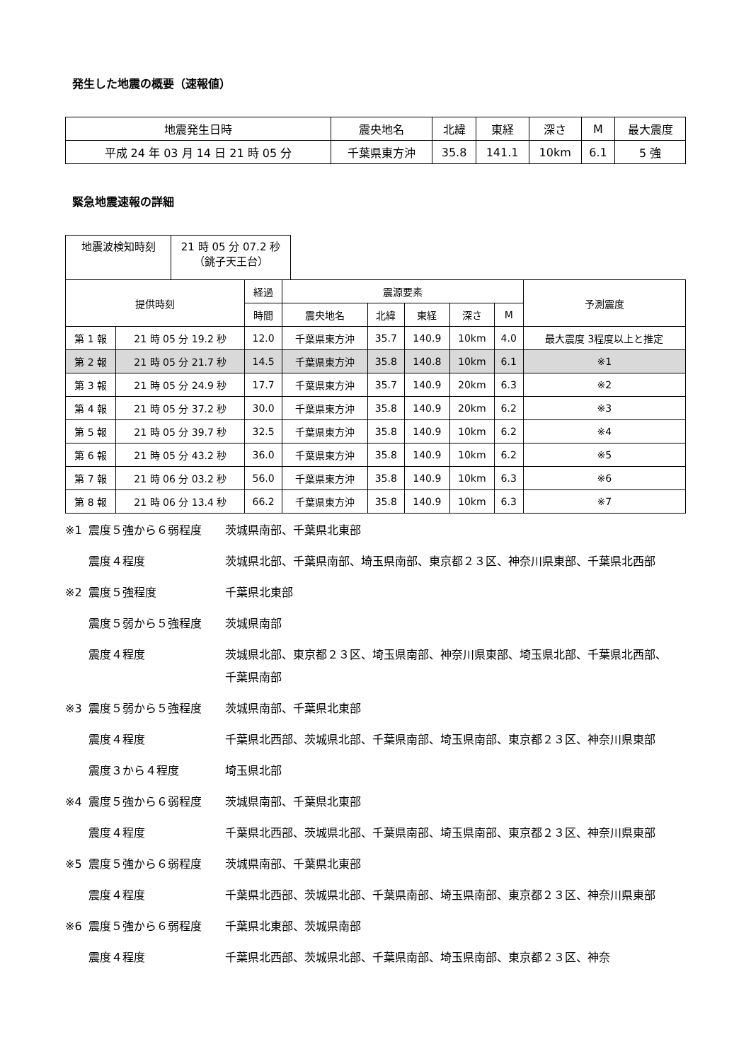発生した地震の概要（速報値）
| 地震発生日時 | 震央地名 | 北緯 | 東経 | 深さ | M | 最大震度 |
| --- | --- | --- | --- | --- | --- | --- |
| 平成 24 年 03 月 14 日 21 時 05 分 | 千葉県東方沖 | 35.8 | 141.1 | 10km | 6.1 | 5 強 |
緊急地震速報の詳細
| 地震波検知時刻 | 21 時 05 分 07.2 秒 （銚子天王台） |
| 提供時刻 | | 経過 | 震源要素 | | | | | 予測震度 |
| --- | --- | --- | --- | --- | --- | --- | --- | --- |
| | | 時間 | 震央地名 | 北緯 | 東経 | 深さ | M | |
| 第 1 報 | 21 時 05 分 19.2 秒 | 12.0 | 千葉県東方沖 | 35.7 | 140.9 | 10km | 4.0 | 最大震度 3程度以上と推定 |
| 第 2 報 | 21 時 05 分 21.7 秒 | 14.5 | 千葉県東方沖 | 35.8 | 140.8 | 10km | 6.1 | ※1 |
| 第 3 報 | 21 時 05 分 24.9 秒 | 17.7 | 千葉県東方沖 | 35.7 | 140.9 | 20km | 6.3 | ※2 |
| 第 4 報 | 21 時 05 分 37.2 秒 | 30.0 | 千葉県東方沖 | 35.8 | 140.9 | 20km | 6.2 | ※3 |
| 第 5 報 | 21 時 05 分 39.7 秒 | 32.5 | 千葉県東方沖 | 35.8 | 140.9 | 10km | 6.2 | ※4 |
| 第 6 報 | 21 時 05 分 43.2 秒 | 36.0 | 千葉県東方沖 | 35.8 | 140.9 | 10km | 6.2 | ※5 |
| 第 7 報 | 21 時 06 分 03.2 秒 | 56.0 | 千葉県東方沖 | 35.8 | 140.9 | 10km | 6.3 | ※6 |
| 第 8 報 | 21 時 06 分 13.4 秒 | 66.2 | 千葉県東方沖 | 35.8 | 140.9 | 10km | 6.3 | ※7 |
※1 震度５強から６弱程度 茨城県南部、千葉県北東部
震度４程度 茨城県北部、千葉県南部、埼玉県南部、東京都２３区、神奈川県東部、千葉県北西部
※2 震度５強程度 千葉県北東部
震度５弱から５強程度 茨城県南部
震度４程度 茨城県北部、東京都２３区、埼玉県南部、神奈川県東部、埼玉県北部、千葉県北西部、千葉県南部
※3 震度５弱から５強程度 茨城県南部、千葉県北東部
震度４程度 千葉県北西部、茨城県北部、千葉県南部、埼玉県南部、東京都２３区、神奈川県東部
震度３から４程度 埼玉県北部
※4 震度５強から６弱程度 茨城県南部、千葉県北東部
震度４程度 千葉県北西部、茨城県北部、千葉県南部、埼玉県南部、東京都２３区、神奈川県東部
※5 震度５強から６弱程度 茨城県南部、千葉県北東部
震度４程度 千葉県北西部、茨城県北部、千葉県南部、埼玉県南部、東京都２３区、神奈川県東部
※6 震度５強から６弱程度 千葉県北東部、茨城県南部
震度４程度 千葉県北西部、茨城県北部、千葉県南部、埼玉県南部、東京都２３区、神奈